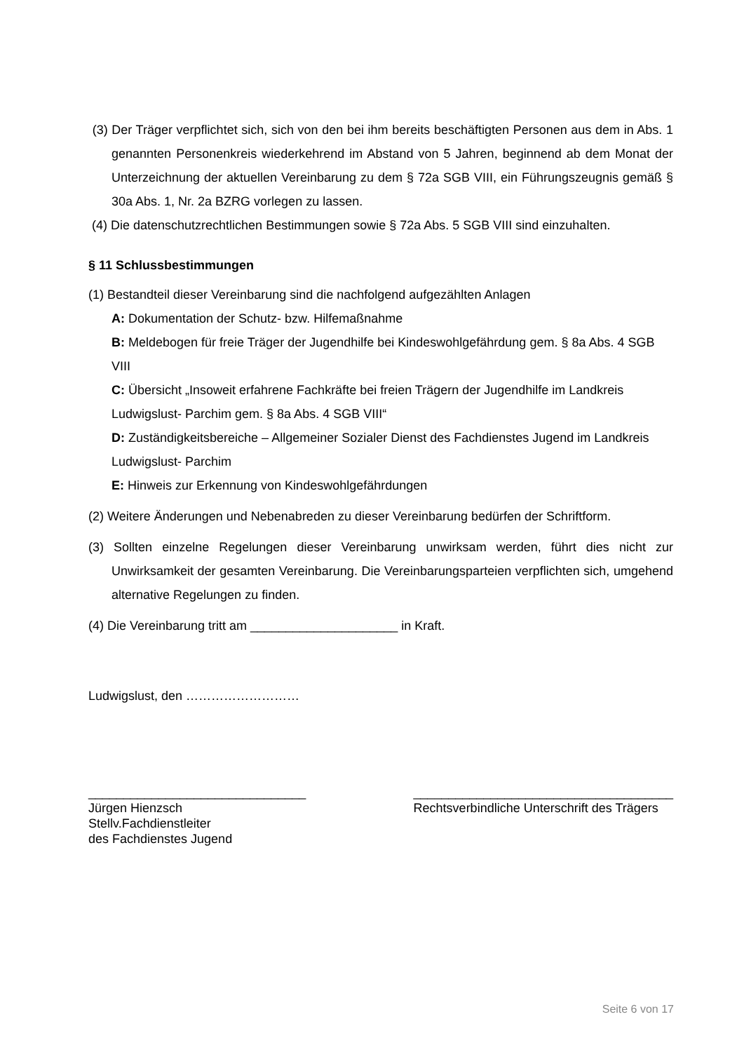(3) Der Träger verpflichtet sich, sich von den bei ihm bereits beschäftigten Personen aus dem in Abs. 1 genannten Personenkreis wiederkehrend im Abstand von 5 Jahren, beginnend ab dem Monat der Unterzeichnung der aktuellen Vereinbarung zu dem § 72a SGB VIII, ein Führungszeugnis gemäß § 30a Abs. 1, Nr. 2a BZRG vorlegen zu lassen.
(4) Die datenschutzrechtlichen Bestimmungen sowie § 72a Abs. 5 SGB VIII sind einzuhalten.
§ 11 Schlussbestimmungen
(1) Bestandteil dieser Vereinbarung sind die nachfolgend aufgezählten Anlagen
A: Dokumentation der Schutz- bzw. Hilfemaßnahme
B: Meldebogen für freie Träger der Jugendhilfe bei Kindeswohlgefährdung gem. § 8a Abs. 4 SGB VIII
C: Übersicht „Insoweit erfahrene Fachkräfte bei freien Trägern der Jugendhilfe im Landkreis Ludwigslust- Parchim gem. § 8a Abs. 4 SGB VIII“
D: Zuständigkeitsbereiche – Allgemeiner Sozialer Dienst des Fachdienstes Jugend im Landkreis Ludwigslust- Parchim
E: Hinweis zur Erkennung von Kindeswohlgefährdungen
(2) Weitere Änderungen und Nebenabreden zu dieser Vereinbarung bedürfen der Schriftform.
(3) Sollten einzelne Regelungen dieser Vereinbarung unwirksam werden, führt dies nicht zur Unwirksamkeit der gesamten Vereinbarung. Die Vereinbarungsparteien verpflichten sich, umgehend alternative Regelungen zu finden.
(4) Die Vereinbarung tritt am _____________________ in Kraft.
Ludwigslust, den ………………………
_______________________________
Jürgen Hienzsch
Stellv.Fachdienstleiter
des Fachdienstes Jugend
_____________________________________
Rechtsverbindliche Unterschrift des Trägers
Seite 6 von 17